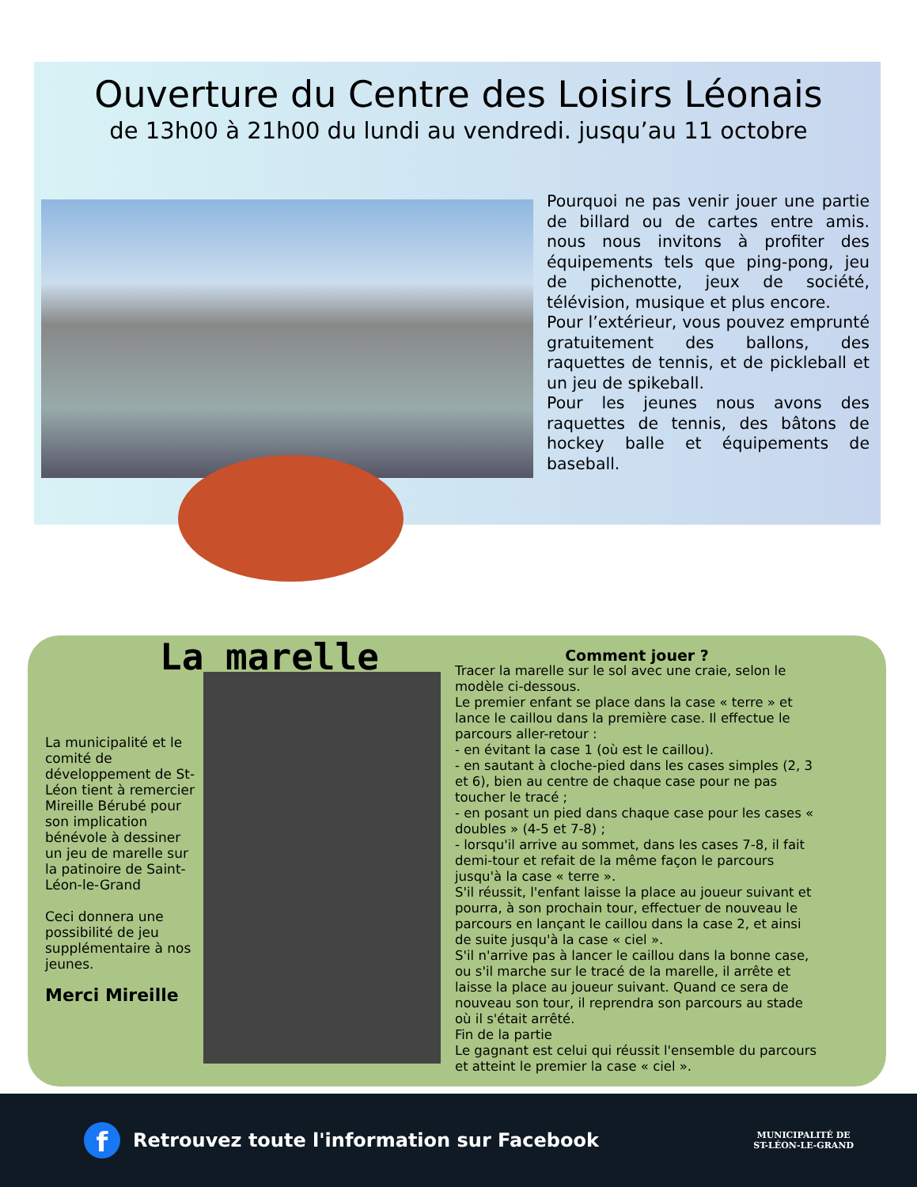Ouverture du Centre des Loisirs Léonais
de 13h00 à 21h00 du lundi au vendredi. jusqu’au 11 octobre
Pourquoi ne pas venir jouer une partie de billard ou de cartes entre amis. nous nous invitons à profiter des équipements tels que ping-pong, jeu de pichenotte, jeux de société, télévision, musique et plus encore.
Pour l’extérieur, vous pouvez emprunté gratuitement des ballons, des raquettes de tennis, et de pickleball et un jeu de spikeball.
Pour les jeunes nous avons des raquettes de tennis, des bâtons de hockey balle et équipements de baseball.
La municipalité et le comité de développement de St-Léon tient à remercier Mireille Bérubé pour son implication bénévole à dessiner un jeu de marelle sur la patinoire de Saint-Léon-le-Grand
Ceci donnera une possibilité de jeu supplémentaire à nos jeunes.
Merci Mireille
La marelle
Comment jouer ?
Tracer la marelle sur le sol avec une craie, selon le modèle ci-dessous.
Le premier enfant se place dans la case « terre » et lance le caillou dans la première case. Il effectue le parcours aller-retour :
- en évitant la case 1 (où est le caillou).
- en sautant à cloche-pied dans les cases simples (2, 3 et 6), bien au centre de chaque case pour ne pas toucher le tracé ;
- en posant un pied dans chaque case pour les cases « doubles » (4-5 et 7-8) ;
- lorsqu'il arrive au sommet, dans les cases 7-8, il fait demi-tour et refait de la même façon le parcours jusqu'à la case « terre ».
S'il réussit, l'enfant laisse la place au joueur suivant et pourra, à son prochain tour, effectuer de nouveau le parcours en lançant le caillou dans la case 2, et ainsi de suite jusqu'à la case « ciel ».
S'il n'arrive pas à lancer le caillou dans la bonne case, ou s'il marche sur le tracé de la marelle, il arrête et laisse la place au joueur suivant. Quand ce sera de nouveau son tour, il reprendra son parcours au stade où il s'était arrêté.
Fin de la partie
Le gagnant est celui qui réussit l'ensemble du parcours et atteint le premier la case « ciel ».
f
Retrouvez toute l'information sur Facebook
MUNICIPALITÉ DE
ST-LÉON-LE-GRAND